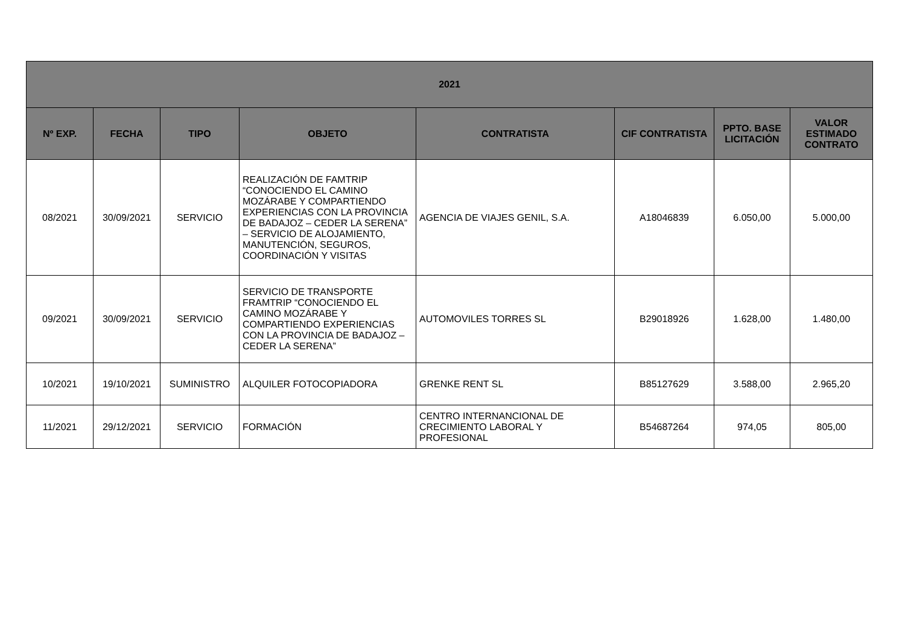| 2021 | | | | | | | |
| --- | --- | --- | --- | --- | --- | --- | --- |
| Nº EXP. | FECHA | TIPO | OBJETO | CONTRATISTA | CIF CONTRATISTA | PPTO. BASE LICITACIÓN | VALOR ESTIMADO CONTRATO |
| 08/2021 | 30/09/2021 | SERVICIO | REALIZACIÓN DE FAMTRIP “CONOCIENDO EL CAMINO MOZÁRABE Y COMPARTIENDO EXPERIENCIAS CON LA PROVINCIA DE BADAJOZ – CEDER LA SERENA” – SERVICIO DE ALOJAMIENTO, MANUTENCIÓN, SEGUROS, COORDINACIÓN Y VISITAS | AGENCIA DE VIAJES GENIL, S.A. | A18046839 | 6.050,00 | 5.000,00 |
| 09/2021 | 30/09/2021 | SERVICIO | SERVICIO DE TRANSPORTE FRAMTRIP “CONOCIENDO EL CAMINO MOZÁRABE Y COMPARTIENDO EXPERIENCIAS CON LA PROVINCIA DE BADAJOZ – CEDER LA SERENA” | AUTOMOVILES TORRES SL | B29018926 | 1.628,00 | 1.480,00 |
| 10/2021 | 19/10/2021 | SUMINISTRO | ALQUILER FOTOCOPIADORA | GRENKE RENT SL | B85127629 | 3.588,00 | 2.965,20 |
| 11/2021 | 29/12/2021 | SERVICIO | FORMACIÓN | CENTRO INTERNANCIONAL DE CRECIMIENTO LABORAL Y PROFESIONAL | B54687264 | 974,05 | 805,00 |